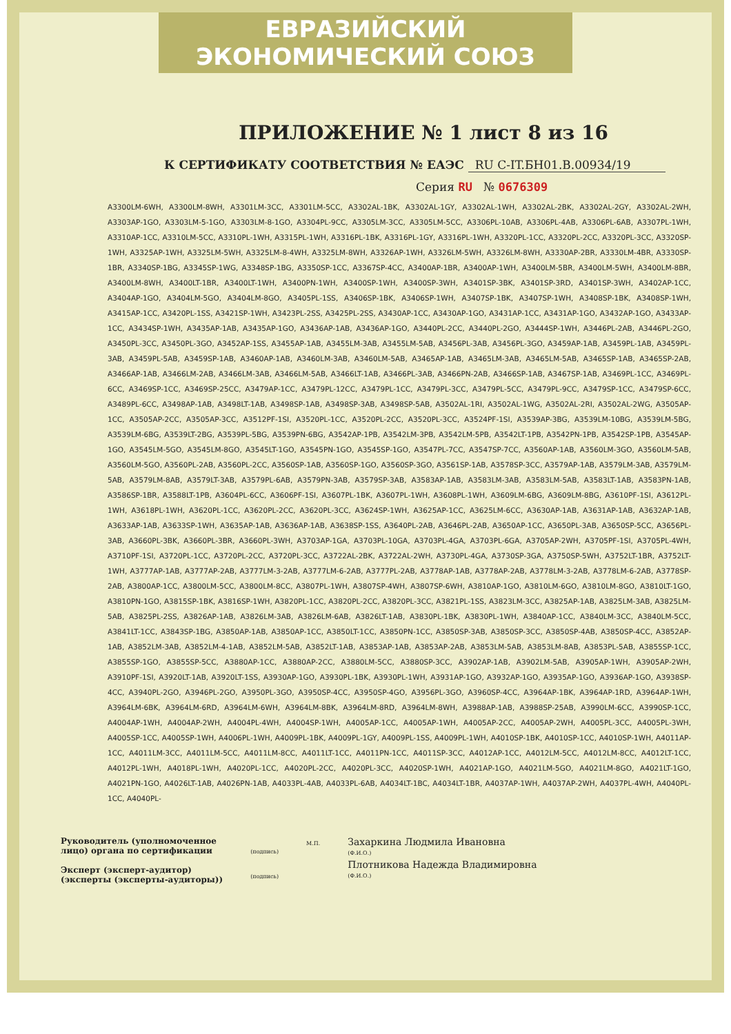ЕВРАЗИЙСКИЙ ЭКОНОМИЧЕСКИЙ СОЮЗ
ПРИЛОЖЕНИЕ № 1 лист 8 из 16
К СЕРТИФИКАТУ СООТВЕТСТВИЯ № ЕАЭС RU С-IT.БН01.В.00934/19
Серия RU № 0676309
A3300LM-6WH, A3300LM-8WH, A3301LM-3CC, A3301LM-5CC, A3302AL-1BK, A3302AL-1GY, A3302AL-1WH, A3302AL-2BK, A3302AL-2GY, A3302AL-2WH, A3303AP-1GO, A3303LM-5-1GO, A3303LM-8-1GO, A3304PL-9CC, A3305LM-3CC, A3305LM-5CC, A3306PL-10AB, A3306PL-4AB, A3306PL-6AB, A3307PL-1WH, A3310AP-1CC, A3310LM-5CC, A3310PL-1WH, A3315PL-1WH, A3316PL-1BK, A3316PL-1GY, A3316PL-1WH, A3320PL-1CC, A3320PL-2CC, A3320PL-3CC, A3320SP-1WH, A3325AP-1WH, A3325LM-5WH, A3325LM-8-4WH, A3325LM-8WH, A3326AP-1WH, A3326LM-5WH, A3326LM-8WH, A3330AP-2BR, A3330LM-4BR, A3330SP-1BR, A3340SP-1BG, A3345SP-1WG, A3348SP-1BG, A3350SP-1CC, A3367SP-4CC, A3400AP-1BR, A3400AP-1WH, A3400LM-5BR, A3400LM-5WH, A3400LM-8BR, A3400LM-8WH, A3400LT-1BR, A3400LT-1WH, A3400PN-1WH, A3400SP-1WH, A3400SP-3WH, A3401SP-3BK, A3401SP-3RD, A3401SP-3WH, A3402AP-1CC, A3404AP-1GO, A3404LM-5GO, A3404LM-8GO, A3405PL-1SS, A3406SP-1BK, A3406SP-1WH, A3407SP-1BK, A3407SP-1WH, A3408SP-1BK, A3408SP-1WH, A3415AP-1CC, A3420PL-1SS, A3421SP-1WH, A3423PL-2SS, A3425PL-2SS, A3430AP-1CC, A3430AP-1GO, A3431AP-1CC, A3431AP-1GO, A3432AP-1GO, A3433AP-1CC, A3434SP-1WH, A3435AP-1AB, A3435AP-1GO, A3436AP-1AB, A3436AP-1GO, A3440PL-2CC, A3440PL-2GO, A3444SP-1WH, A3446PL-2AB, A3446PL-2GO, A3450PL-3CC, A3450PL-3GO, A3452AP-1SS, A3455AP-1AB, A3455LM-3AB, A3455LM-5AB, A3456PL-3AB, A3456PL-3GO, A3459AP-1AB, A3459PL-1AB, A3459PL-3AB, A3459PL-5AB, A3459SP-1AB, A3460AP-1AB, A3460LM-3AB, A3460LM-5AB, A3465AP-1AB, A3465LM-3AB, A3465LM-5AB, A3465SP-1AB, A3465SP-2AB, A3466AP-1AB, A3466LM-2AB, A3466LM-3AB, A3466LM-5AB, A3466LT-1AB, A3466PL-3AB, A3466PN-2AB, A3466SP-1AB, A3467SP-1AB, A3469PL-1CC, A3469PL-6CC, A3469SP-1CC, A3469SP-25CC, A3479AP-1CC, A3479PL-12CC, A3479PL-1CC, A3479PL-3CC, A3479PL-5CC, A3479PL-9CC, A3479SP-1CC, A3479SP-6CC, A3489PL-6CC, A3498AP-1AB, A3498LT-1AB, A3498SP-1AB, A3498SP-3AB, A3498SP-5AB, A3502AL-1RI, A3502AL-1WG, A3502AL-2RI, A3502AL-2WG, A3505AP-1CC, A3505AP-2CC, A3505AP-3CC, A3512PF-1SI, A3520PL-1CC, A3520PL-2CC, A3520PL-3CC, A3524PF-1SI, A3539AP-3BG, A3539LM-10BG, A3539LM-5BG, A3539LM-6BG, A3539LT-2BG, A3539PL-5BG, A3539PN-6BG, A3542AP-1PB, A3542LM-3PB, A3542LM-5PB, A3542LT-1PB, A3542PN-1PB, A3542SP-1PB, A3545AP-1GO, A3545LM-5GO, A3545LM-8GO, A3545LT-1GO, A3545PN-1GO, A3545SP-1GO, A3547PL-7CC, A3547SP-7CC, A3560AP-1AB, A3560LM-3GO, A3560LM-5AB, A3560LM-5GO, A3560PL-2AB, A3560PL-2CC, A3560SP-1AB, A3560SP-1GO, A3560SP-3GO, A3561SP-1AB, A3578SP-3CC, A3579AP-1AB, A3579LM-3AB, A3579LM-5AB, A3579LM-8AB, A3579LT-3AB, A3579PL-6AB, A3579PN-3AB, A3579SP-3AB, A3583AP-1AB, A3583LM-3AB, A3583LM-5AB, A3583LT-1AB, A3583PN-1AB, A3586SP-1BR, A3588LT-1PB, A3604PL-6CC, A3606PF-1SI, A3607PL-1BK, A3607PL-1WH, A3608PL-1WH, A3609LM-6BG, A3609LM-8BG, A3610PF-1SI, A3612PL-1WH, A3618PL-1WH, A3620PL-1CC, A3620PL-2CC, A3620PL-3CC, A3624SP-1WH, A3625AP-1CC, A3625LM-6CC, A3630AP-1AB, A3631AP-1AB, A3632AP-1AB, A3633AP-1AB, A3633SP-1WH, A3635AP-1AB, A3636AP-1AB, A3638SP-1SS, A3640PL-2AB, A3646PL-2AB, A3650AP-1CC, A3650PL-3AB, A3650SP-5CC, A3656PL-3AB, A3660PL-3BK, A3660PL-3BR, A3660PL-3WH, A3703AP-1GA, A3703PL-10GA, A3703PL-4GA, A3703PL-6GA, A3705AP-2WH, A3705PF-1SI, A3705PL-4WH, A3710PF-1SI, A3720PL-1CC, A3720PL-2CC, A3720PL-3CC, A3722AL-2BK, A3722AL-2WH, A3730PL-4GA, A3730SP-3GA, A3750SP-5WH, A3752LT-1BR, A3752LT-1WH, A3777AP-1AB, A3777AP-2AB, A3777LM-3-2AB, A3777LM-6-2AB, A3777PL-2AB, A3778AP-1AB, A3778AP-2AB, A3778LM-3-2AB, A3778LM-6-2AB, A3778SP-2AB, A3800AP-1CC, A3800LM-5CC, A3800LM-8CC, A3807PL-1WH, A3807SP-4WH, A3807SP-6WH, A3810AP-1GO, A3810LM-6GO, A3810LM-8GO, A3810LT-1GO, A3810PN-1GO, A3815SP-1BK, A3816SP-1WH, A3820PL-1CC, A3820PL-2CC, A3820PL-3CC, A3821PL-1SS, A3823LM-3CC, A3825AP-1AB, A3825LM-3AB, A3825LM-5AB, A3825PL-2SS, A3826AP-1AB, A3826LM-3AB, A3826LM-6AB, A3826LT-1AB, A3830PL-1BK, A3830PL-1WH, A3840AP-1CC, A3840LM-3CC, A3840LM-5CC, A3841LT-1CC, A3843SP-1BG, A3850AP-1AB, A3850AP-1CC, A3850LT-1CC, A3850PN-1CC, A3850SP-3AB, A3850SP-3CC, A3850SP-4AB, A3850SP-4CC, A3852AP-1AB, A3852LM-3AB, A3852LM-4-1AB, A3852LM-5AB, A3852LT-1AB, A3853AP-1AB, A3853AP-2AB, A3853LM-5AB, A3853LM-8AB, A3853PL-5AB, A3855SP-1CC, A3855SP-1GO, A3855SP-5CC, A3880AP-1CC, A3880AP-2CC, A3880LM-5CC, A3880SP-3CC, A3902AP-1AB, A3902LM-5AB, A3905AP-1WH, A3905AP-2WH, A3910PF-1SI, A3920LT-1AB, A3920LT-1SS, A3930AP-1GO, A3930PL-1BK, A3930PL-1WH, A3931AP-1GO, A3932AP-1GO, A3935AP-1GO, A3936AP-1GO, A3938SP-4CC, A3940PL-2GO, A3946PL-2GO, A3950PL-3GO, A3950SP-4CC, A3950SP-4GO, A3956PL-3GO, A3960SP-4CC, A3964AP-1BK, A3964AP-1RD, A3964AP-1WH, A3964LM-6BK, A3964LM-6RD, A3964LM-6WH, A3964LM-8BK, A3964LM-8RD, A3964LM-8WH, A3988AP-1AB, A3988SP-25AB, A3990LM-6CC, A3990SP-1CC, A4004AP-1WH, A4004AP-2WH, A4004PL-4WH, A4004SP-1WH, A4005AP-1CC, A4005AP-1WH, A4005AP-2CC, A4005AP-2WH, A4005PL-3CC, A4005PL-3WH, A4005SP-1CC, A4005SP-1WH, A4006PL-1WH, A4009PL-1BK, A4009PL-1GY, A4009PL-1SS, A4009PL-1WH, A4010SP-1BK, A4010SP-1CC, A4010SP-1WH, A4011AP-1CC, A4011LM-3CC, A4011LM-5CC, A4011LM-8CC, A4011LT-1CC, A4011PN-1CC, A4011SP-3CC, A4012AP-1CC, A4012LM-5CC, A4012LM-8CC, A4012LT-1CC, A4012PL-1WH, A4018PL-1WH, A4020PL-1CC, A4020PL-2CC, A4020PL-3CC, A4020SP-1WH, A4021AP-1GO, A4021LM-5GO, A4021LM-8GO, A4021LT-1GO, A4021PN-1GO, A4026LT-1AB, A4026PN-1AB, A4033PL-4AB, A4033PL-6AB, A4034LT-1BC, A4034LT-1BR, A4037AP-1WH, A4037AP-2WH, A4037PL-4WH, A4040PL-1CC, A4040PL-
Руководитель (уполномоченное
лицо) органа по сертификации
Эксперт (эксперт-аудитор)
(эксперты (эксперты-аудиторы))
(подпись)
(подпись)
М.П.
Захаркина Людмила Ивановна
(Ф.И.О.)
Плотникова Надежда Владимировна
(Ф.И.О.)